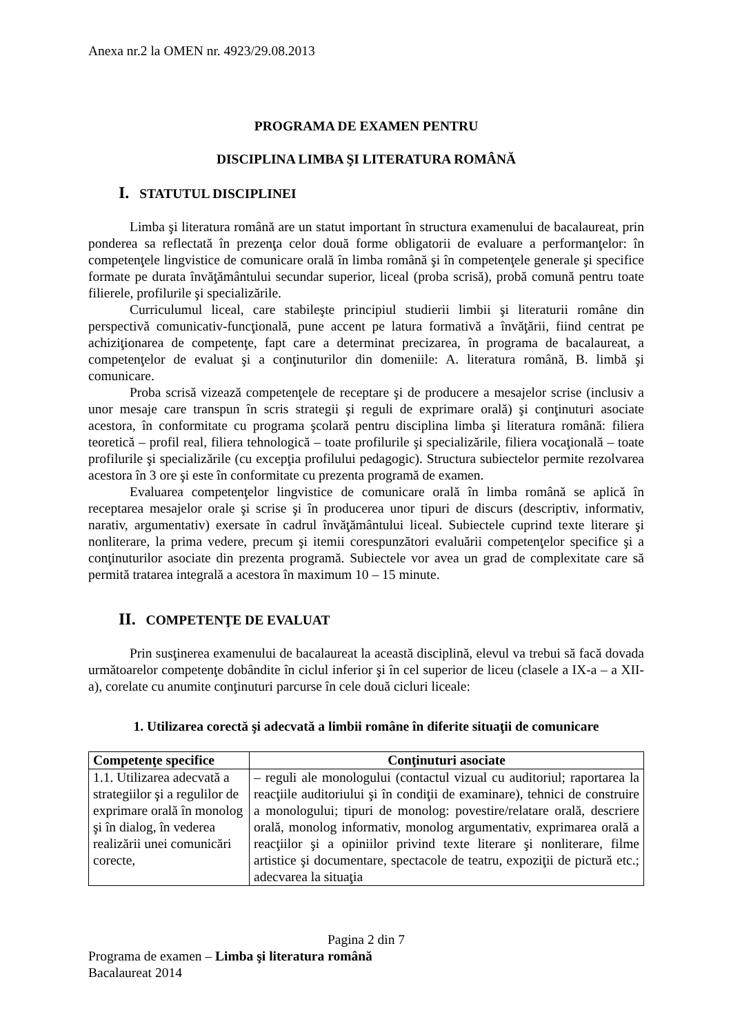Anexa nr.2 la OMEN nr. 4923/29.08.2013
PROGRAMA DE EXAMEN PENTRU
DISCIPLINA LIMBA ŞI LITERATURA ROMÂNĂ
I. STATUTUL DISCIPLINEI
Limba şi literatura română are un statut important în structura examenului de bacalaureat, prin ponderea sa reflectată în prezenţa celor două forme obligatorii de evaluare a performanţelor: în competenţele lingvistice de comunicare orală în limba română şi în competenţele generale şi specifice formate pe durata învăţământului secundar superior, liceal (proba scrisă), probă comună pentru toate filierele, profilurile şi specializările.
Curriculumul liceal, care stabileşte principiul studierii limbii şi literaturii române din perspectivă comunicativ-funcţională, pune accent pe latura formativă a învăţării, fiind centrat pe achiziţionarea de competenţe, fapt care a determinat precizarea, în programa de bacalaureat, a competenţelor de evaluat şi a conţinuturilor din domeniile: A. literatura română, B. limbă şi comunicare.
Proba scrisă vizează competenţele de receptare şi de producere a mesajelor scrise (inclusiv a unor mesaje care transpun în scris strategii şi reguli de exprimare orală) şi conţinuturi asociate acestora, în conformitate cu programa şcolară pentru disciplina limba şi literatura română: filiera teoretică – profil real, filiera tehnologică – toate profilurile şi specializările, filiera vocaţională – toate profilurile şi specializările (cu excepţia profilului pedagogic). Structura subiectelor permite rezolvarea acestora în 3 ore şi este în conformitate cu prezenta programă de examen.
Evaluarea competenţelor lingvistice de comunicare orală în limba română se aplică în receptarea mesajelor orale şi scrise şi în producerea unor tipuri de discurs (descriptiv, informativ, narativ, argumentativ) exersate în cadrul învăţământului liceal. Subiectele cuprind texte literare şi nonliterare, la prima vedere, precum şi itemii corespunzători evaluării competenţelor specifice şi a conţinuturilor asociate din prezenta programă. Subiectele vor avea un grad de complexitate care să permită tratarea integrală a acestora în maximum 10 – 15 minute.
II. COMPETENŢE DE EVALUAT
Prin susţinerea examenului de bacalaureat la această disciplină, elevul va trebui să facă dovada următoarelor competenţe dobândite în ciclul inferior şi în cel superior de liceu (clasele a IX-a – a XII-a), corelate cu anumite conţinuturi parcurse în cele două cicluri liceale:
1. Utilizarea corectă şi adecvată a limbii române în diferite situaţii de comunicare
| Competenţe specifice | Conţinuturi asociate |
| --- | --- |
| 1.1. Utilizarea adecvată a strategiilor şi a regulilor de exprimare orală în monolog şi în dialog, în vederea realizării unei comunicări corecte, | – reguli ale monologului (contactul vizual cu auditoriul; raportarea la reacţiile auditoriului şi în condiţii de examinare), tehnici de construire a monologului; tipuri de monolog: povestire/relatare orală, descriere orală, monolog informativ, monolog argumentativ, exprimarea orală a reacţiilor şi a opiniilor privind texte literare şi nonliterare, filme artistice şi documentare, spectacole de teatru, expoziţii de pictură etc.; adecvarea la situaţia |
Pagina 2 din 7
Programa de examen – Limba şi literatura română
Bacalaureat 2014